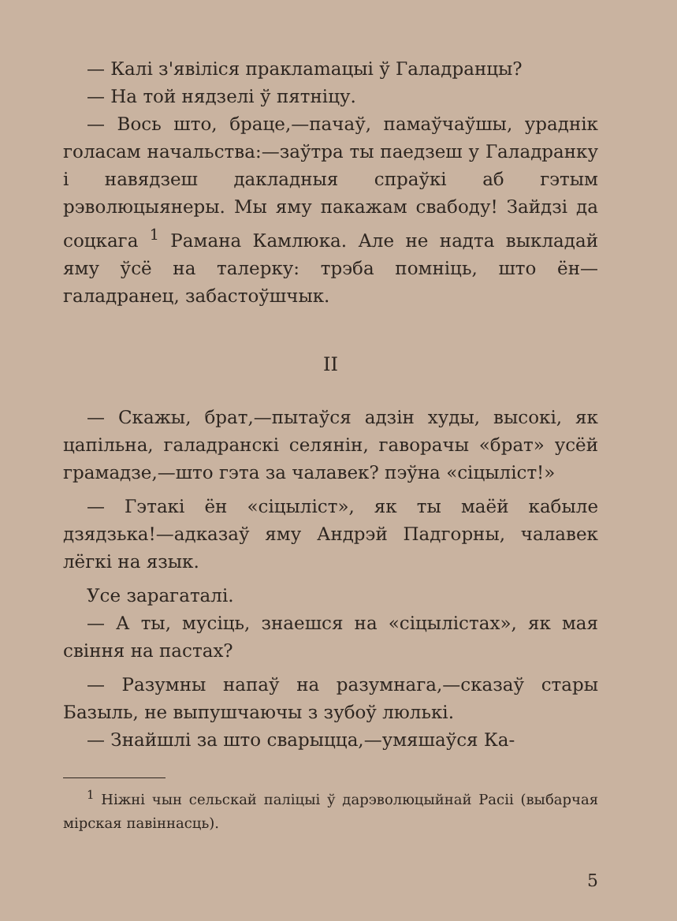— Калі з'явіліся праклamaцыі ў Галадранцы?
— На той нядзелі ў пятніцу.
— Вось што, браце,—пачаў, памаўчаўшы, ураднік голасам начальства:—заўтра ты паедзеш у Галадранку і навядзеш дакладныя спраўкі аб гэтым рэволюцыянеры. Мы яму пакажам свабоду! Зайдзі да соцкага <sup>1</sup> Рамана Камлюка. Але не надта выкладай яму ўсё на талерку: трэба помніць, што ён—галадранец, забастоўшчык.
II
— Скажы, брат,—пытаўся адзін худы, высокі, як цапільна, галадранскі селянін, гаворачы «брат» усёй грамадзе,—што гэта за чалавек? пэўна «сіцыліст!»
— Гэтакі ён «сіцыліст», як ты маёй кабыле дзядзька!—адказаў яму Андрэй Падгорны, чалавек лёгкі на язык.
Усе зарагаталі.
— А ты, мусіць, знаешся на «сіцылістах», як мая свіння на пастах?
— Разумны напаў на разумнага,—сказаў стары Базыль, не выпушчаючы з зубоў люлькі.
— Знайшлі за што сварыцца,—умяшаўся Ка-
<sup>1</sup> Ніжні чын сельскай паліцыі ў дарэволюцыйнай Расіі (выбарчая мірская павіннасць).
5